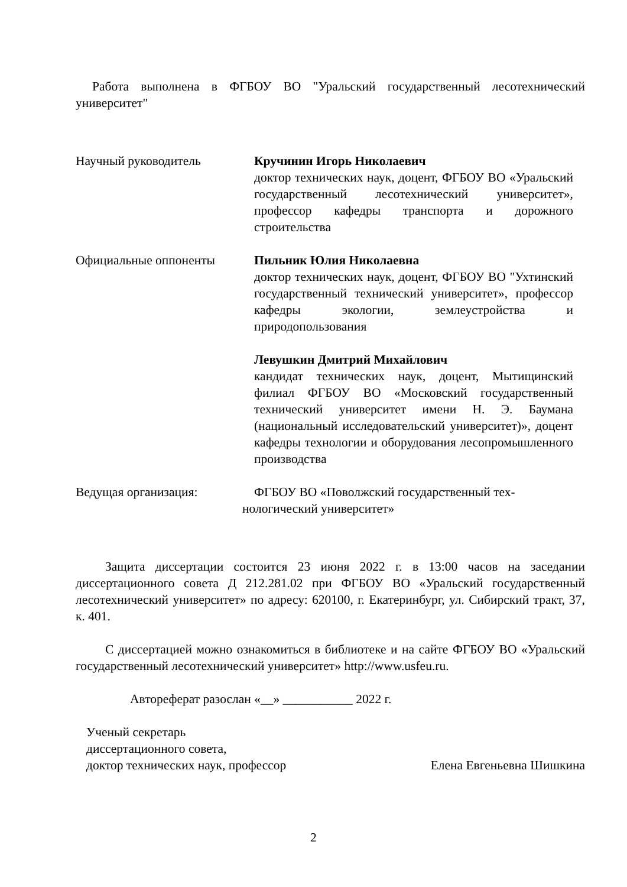Работа выполнена в ФГБОУ ВО "Уральский государственный лесотехнический университет"
Научный руководитель Кручинин Игорь Николаевич
доктор технических наук, доцент, ФГБОУ ВО «Уральский государственный лесотехнический университет», профессор кафедры транспорта и дорожного строительства
Официальные оппоненты Пильник Юлия Николаевна
доктор технических наук, доцент, ФГБОУ ВО "Ухтинский государственный технический университет», профессор кафедры экологии, землеустройства и природопользования
Левушкин Дмитрий Михайлович
кандидат технических наук, доцент, Мытищинский филиал ФГБОУ ВО «Московский государственный технический университет имени Н. Э. Баумана (национальный исследовательский университет)», доцент кафедры технологии и оборудования лесопромышленного производства
Ведущая организация: ФГБОУ ВО «Поволжский государственный тех-
нологический университет»
Защита диссертации состоится 23 июня 2022 г. в 13:00 часов на заседании диссертационного совета Д 212.281.02 при ФГБОУ ВО «Уральский государственный лесотехнический университет» по адресу: 620100, г. Екатеринбург, ул. Сибирский тракт, 37, к. 401.
С диссертацией можно ознакомиться в библиотеке и на сайте ФГБОУ ВО «Уральский государственный лесотехнический университет» http://www.usfeu.ru.
Автореферат разослан «__» ___________ 2022 г.
Ученый секретарь
диссертационного совета,
доктор технических наук, профессор
Елена Евгеньевна Шишкина
2